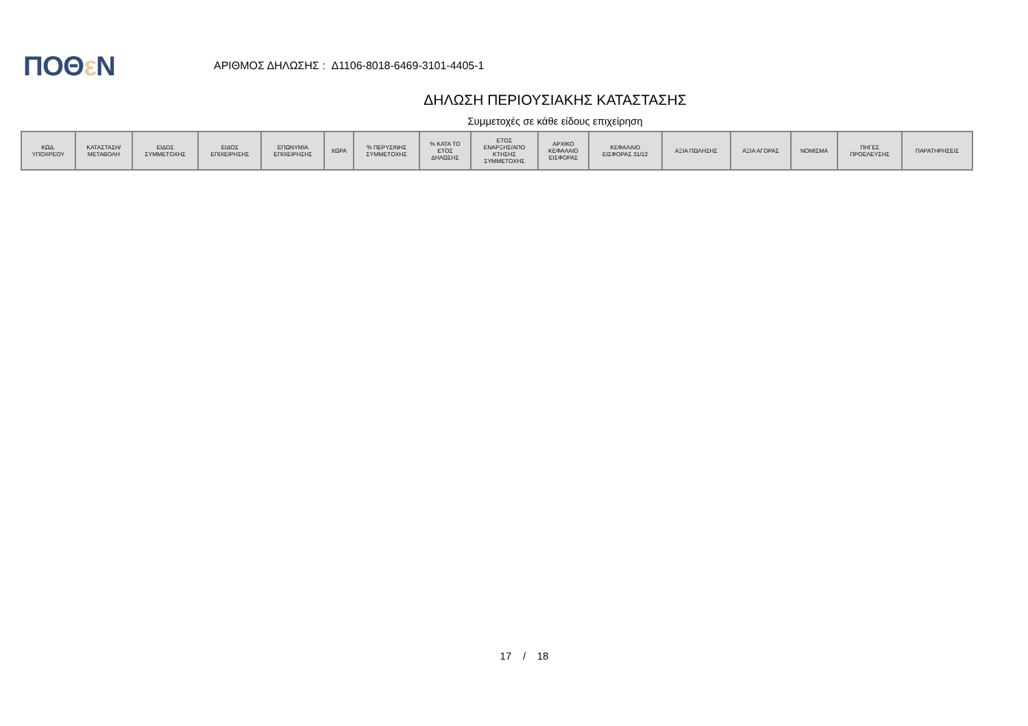ΠΟΘε Ν
ΑΡΙΘΜΟΣ ΔΗΛΩΣΗΣ : Δ1106-8018-6469-3101-4405-1
ΔΗΛΩΣΗ ΠΕΡΙΟΥΣΙΑΚΗΣ ΚΑΤΑΣΤΑΣΗΣ
Συμμετοχές σε κάθε είδους επιχείρηση
| ΚΩΔ. ΥΠΟΧΡΕΟΥ | ΚΑΤΑΣΤΑΣΗ/ ΜΕΤΑΒΟΛΗ | ΕΙΔΟΣ ΣΥΜΜΕΤΟΧΗΣ | ΕΙΔΟΣ ΕΠΙΧΕΙΡΗΣΗΣ | ΕΠΩΝΥΜΙΑ ΕΠΙΧΕΙΡΗΣΗΣ | ΧΩΡΑ | % ΠΕΡΥΣΙΝΗΣ ΣΥΜΜΕΤΟΧΗΣ | % ΚΑΤΑ ΤΟ ΕΤΟΣ ΔΗΛΩΣΗΣ | ΕΤΟΣ ΕΝΑΡΞΗΣ/ΑΠΟ ΚΤΗΣΗΣ ΣΥΜΜΕΤΟΧΗΣ | ΑΡΧΙΚΟ ΚΕΦΑΛΑΙΟ ΕΙΣΦΟΡΑΣ | ΚΕΦΑΛΑΙΟ ΕΙΣΦΟΡΑΣ 31/12 | ΑΞΙΑ ΠΩΛΗΣΗΣ | ΑΞΙΑ ΑΓΟΡΑΣ | ΝΟΜΙΣΜΑ | ΠΗΓΕΣ ΠΡΟΕΛΕΥΣΗΣ | ΠΑΡΑΤΗΡΗΣΕΙΣ |
| --- | --- | --- | --- | --- | --- | --- | --- | --- | --- | --- | --- | --- | --- | --- | --- |
17 / 18